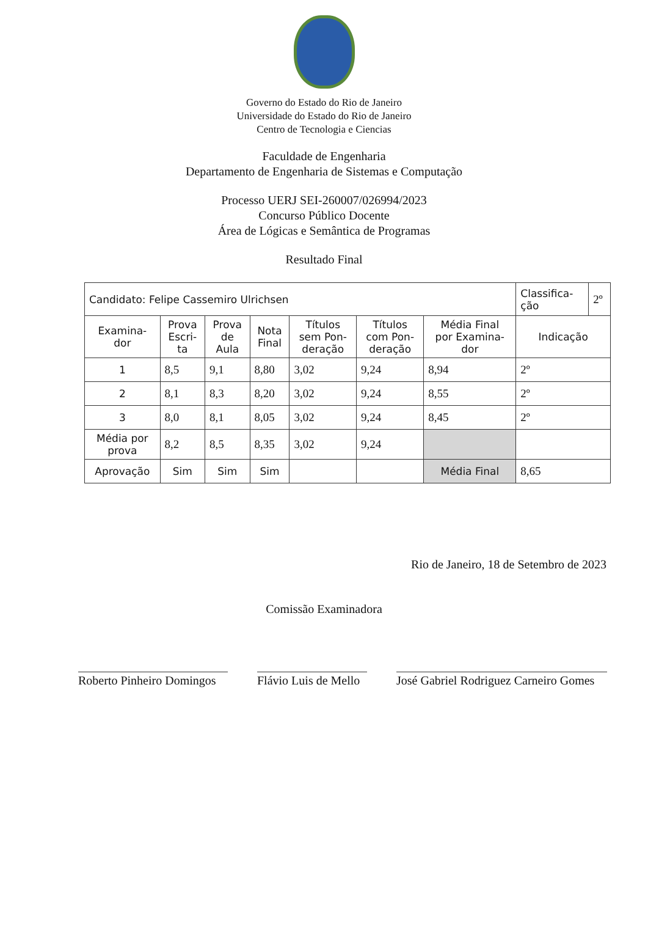Governo do Estado do Rio de Janeiro
Universidade do Estado do Rio de Janeiro
Centro de Tecnologia e Ciencias
Faculdade de Engenharia
Departamento de Engenharia de Sistemas e Computação
Processo UERJ SEI-260007/026994/2023
Concurso Público Docente
Área de Lógicas e Semântica de Programas
Resultado Final
| Candidato: Felipe Cassemiro Ulrichsen | | | | | | | Classifica- ção | 2º |
| Examina- dor | Prova Escri- ta | Prova de Aula | Nota Final | Títulos sem Pon- deração | Títulos com Pon- deração | Média Final por Examina- dor | Indicação | |
| 1 | 8,5 | 9,1 | 8,80 | 3,02 | 9,24 | 8,94 | 2º | |
| 2 | 8,1 | 8,3 | 8,20 | 3,02 | 9,24 | 8,55 | 2º | |
| 3 | 8,0 | 8,1 | 8,05 | 3,02 | 9,24 | 8,45 | 2º | |
| Média por prova | 8,2 | 8,5 | 8,35 | 3,02 | 9,24 | | | |
| Aprovação | Sim | Sim | Sim | | | Média Final | 8,65 | |
Rio de Janeiro, 18 de Setembro de 2023
Comissão Examinadora
Roberto Pinheiro Domingos
Flávio Luis de Mello
José Gabriel Rodriguez Carneiro Gomes